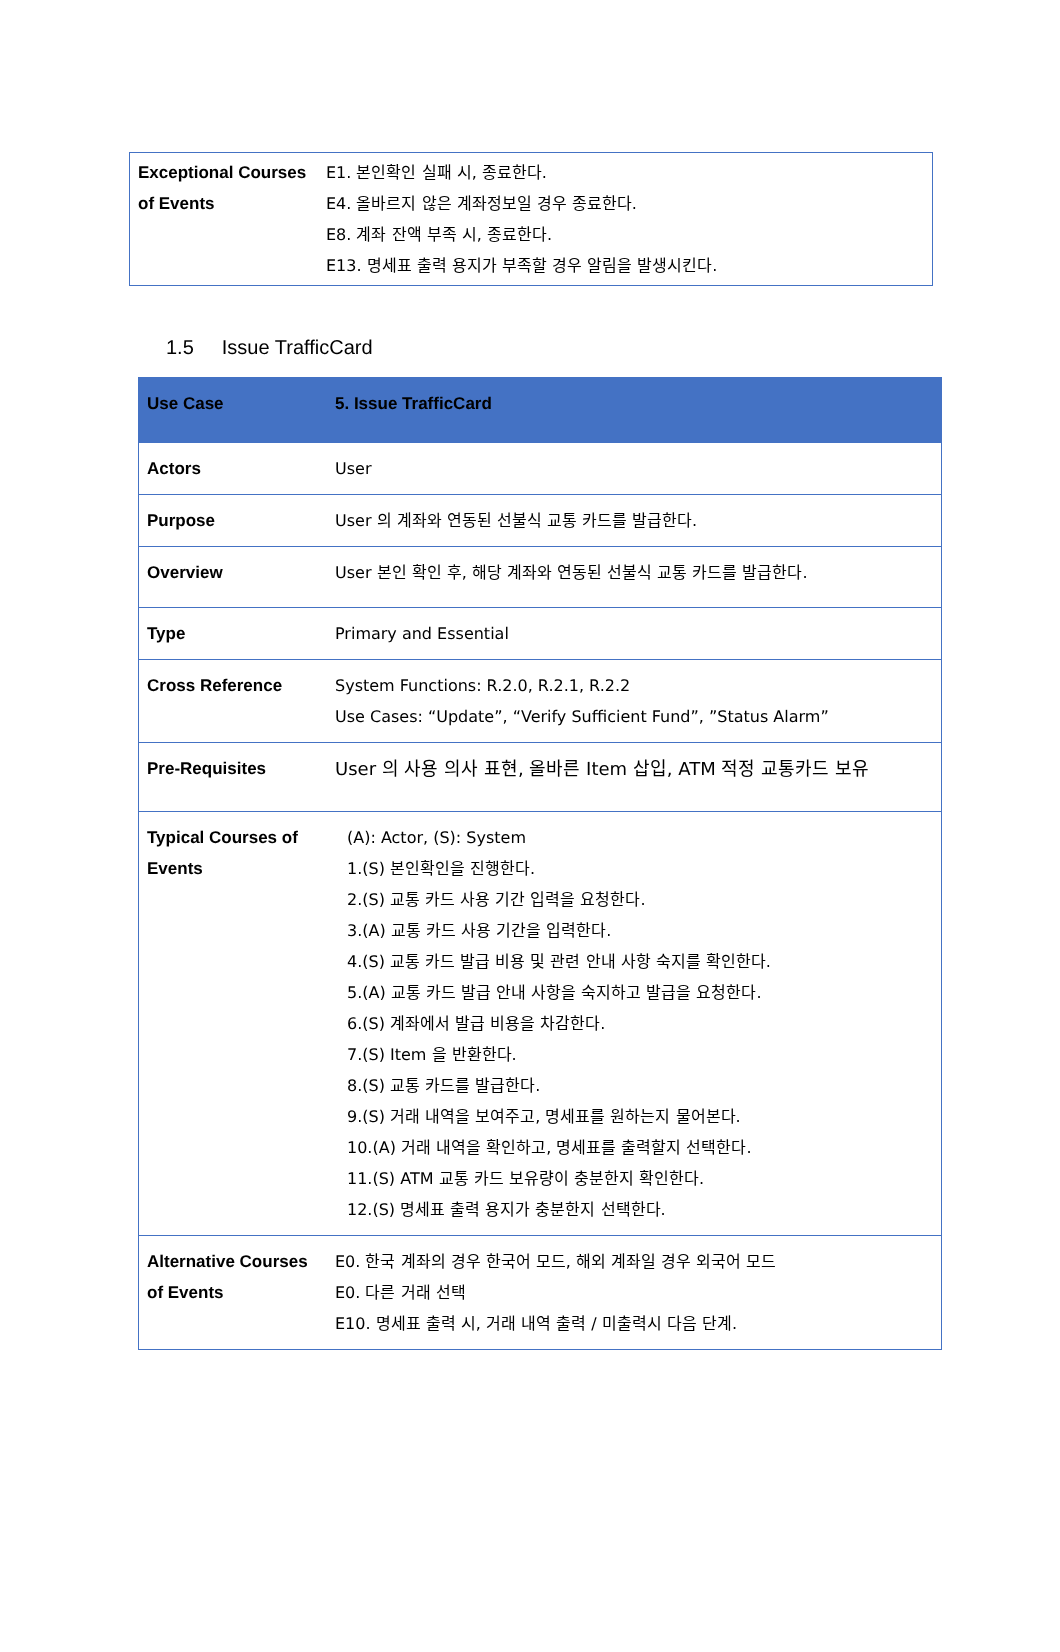| Exceptional Courses of Events | E1. 본인확인 실패 시, 종료한다. E4. 올바르지 않은 계좌정보일 경우 종료한다. E8. 계좌 잔액 부족 시, 종료한다. E13. 명세표 출력 용지가 부족할 경우 알림을 발생시킨다. |
1.5 Issue TrafficCard
| Use Case | 5. Issue TrafficCard |
| --- | --- |
| Actors | User |
| Purpose | User 의 계좌와 연동된 선불식 교통 카드를 발급한다. |
| Overview | User 본인 확인 후, 해당 계좌와 연동된 선불식 교통 카드를 발급한다. |
| Type | Primary and Essential |
| Cross Reference | System Functions: R.2.0, R.2.1, R.2.2 Use Cases: “Update”, “Verify Sufficient Fund”, ”Status Alarm” |
| Pre-Requisites | User 의 사용 의사 표현, 올바른 Item 삽입, ATM 적정 교통카드 보유 |
| Typical Courses of Events | (A): Actor, (S): System 1.(S) 본인확인을 진행한다. 2.(S) 교통 카드 사용 기간 입력을 요청한다. 3.(A) 교통 카드 사용 기간을 입력한다. 4.(S) 교통 카드 발급 비용 및 관련 안내 사항 숙지를 확인한다. 5.(A) 교통 카드 발급 안내 사항을 숙지하고 발급을 요청한다. 6.(S) 계좌에서 발급 비용을 차감한다. 7.(S) Item 을 반환한다. 8.(S) 교통 카드를 발급한다. 9.(S) 거래 내역을 보여주고, 명세표를 원하는지 물어본다. 10.(A) 거래 내역을 확인하고, 명세표를 출력할지 선택한다. 11.(S) ATM 교통 카드 보유량이 충분한지 확인한다. 12.(S) 명세표 출력 용지가 충분한지 선택한다. |
| Alternative Courses of Events | E0. 한국 계좌의 경우 한국어 모드, 해외 계좌일 경우 외국어 모드 E0. 다른 거래 선택 E10. 명세표 출력 시, 거래 내역 출력 / 미출력시 다음 단계. |